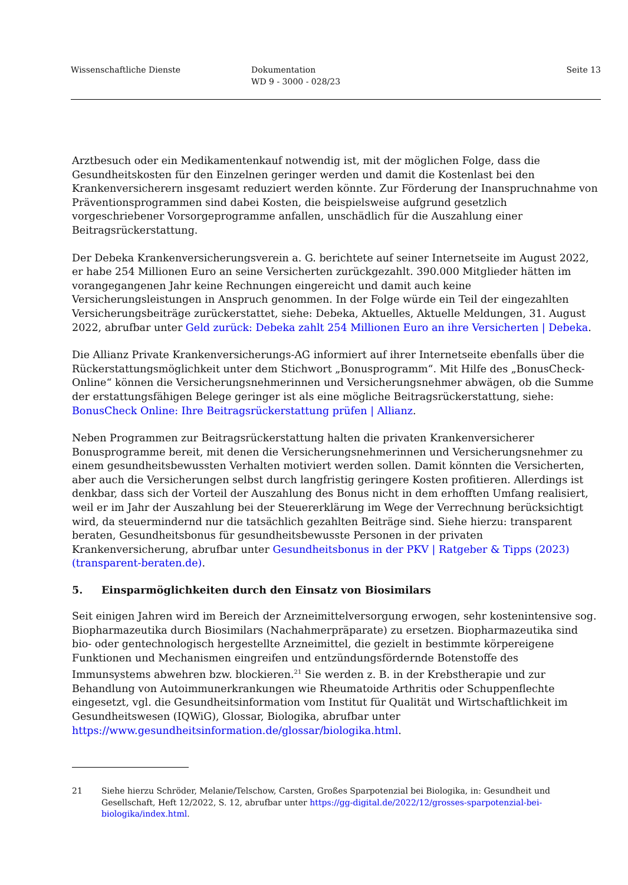Wissenschaftliche Dienste Dokumentation
WD 9 - 3000 - 028/23
Seite 13
Arztbesuch oder ein Medikamentenkauf notwendig ist, mit der möglichen Folge, dass die Gesundheitskosten für den Einzelnen geringer werden und damit die Kostenlast bei den Krankenversicherern insgesamt reduziert werden könnte. Zur Förderung der Inanspruchnahme von Präventionsprogrammen sind dabei Kosten, die beispielsweise aufgrund gesetzlich vorgeschriebener Vorsorgeprogramme anfallen, unschädlich für die Auszahlung einer Beitragsrückerstattung.
Der Debeka Krankenversicherungsverein a. G. berichtete auf seiner Internetseite im August 2022, er habe 254 Millionen Euro an seine Versicherten zurückgezahlt. 390.000 Mitglieder hätten im vorangegangenen Jahr keine Rechnungen eingereicht und damit auch keine Versicherungsleistungen in Anspruch genommen. In der Folge würde ein Teil der eingezahlten Versicherungsbeiträge zurückerstattet, siehe: Debeka, Aktuelles, Aktuelle Meldungen, 31. August 2022, abrufbar unter Geld zurück: Debeka zahlt 254 Millionen Euro an ihre Versicherten | Debeka.
Die Allianz Private Krankenversicherungs-AG informiert auf ihrer Internetseite ebenfalls über die Rückerstattungsmöglichkeit unter dem Stichwort „Bonusprogramm“. Mit Hilfe des „BonusCheck-Online“ können die Versicherungsnehmerinnen und Versicherungsnehmer abwägen, ob die Summe der erstattungsfähigen Belege geringer ist als eine mögliche Beitragsrückerstattung, siehe: BonusCheck Online: Ihre Beitragsrückerstattung prüfen | Allianz.
Neben Programmen zur Beitragsrückerstattung halten die privaten Krankenversicherer Bonusprogramme bereit, mit denen die Versicherungsnehmerinnen und Versicherungsnehmer zu einem gesundheitsbewussten Verhalten motiviert werden sollen. Damit könnten die Versicherten, aber auch die Versicherungen selbst durch langfristig geringere Kosten profitieren. Allerdings ist denkbar, dass sich der Vorteil der Auszahlung des Bonus nicht in dem erhofften Umfang realisiert, weil er im Jahr der Auszahlung bei der Steuererklärung im Wege der Verrechnung berücksichtigt wird, da steuermindernd nur die tatsächlich gezahlten Beiträge sind. Siehe hierzu: transparent beraten, Gesundheitsbonus für gesundheitsbewusste Personen in der privaten Krankenversicherung, abrufbar unter Gesundheitsbonus in der PKV | Ratgeber & Tipps (2023) (transparent-beraten.de).
5. Einsparmöglichkeiten durch den Einsatz von Biosimilars
Seit einigen Jahren wird im Bereich der Arzneimittelversorgung erwogen, sehr kostenintensive sog. Biopharmazeutika durch Biosimilars (Nachahmerpräparate) zu ersetzen. Biopharmazeutika sind bio- oder gentechnologisch hergestellte Arzneimittel, die gezielt in bestimmte körpereigene Funktionen und Mechanismen eingreifen und entzündungsfördernde Botenstoffe des Immunsystems abwehren bzw. blockieren.<sup>21</sup> Sie werden z. B. in der Krebstherapie und zur Behandlung von Autoimmunerkrankungen wie Rheumatoide Arthritis oder Schuppenflechte eingesetzt, vgl. die Gesundheitsinformation vom Institut für Qualität und Wirtschaftlichkeit im Gesundheitswesen (IQWiG), Glossar, Biologika, abrufbar unter https://www.gesundheitsinformation.de/glossar/biologika.html.
21 Siehe hierzu Schröder, Melanie/Telschow, Carsten, Großes Sparpotenzial bei Biologika, in: Gesundheit und Gesellschaft, Heft 12/2022, S. 12, abrufbar unter https://gg-digital.de/2022/12/grosses-sparpotenzial-bei-biologika/index.html.